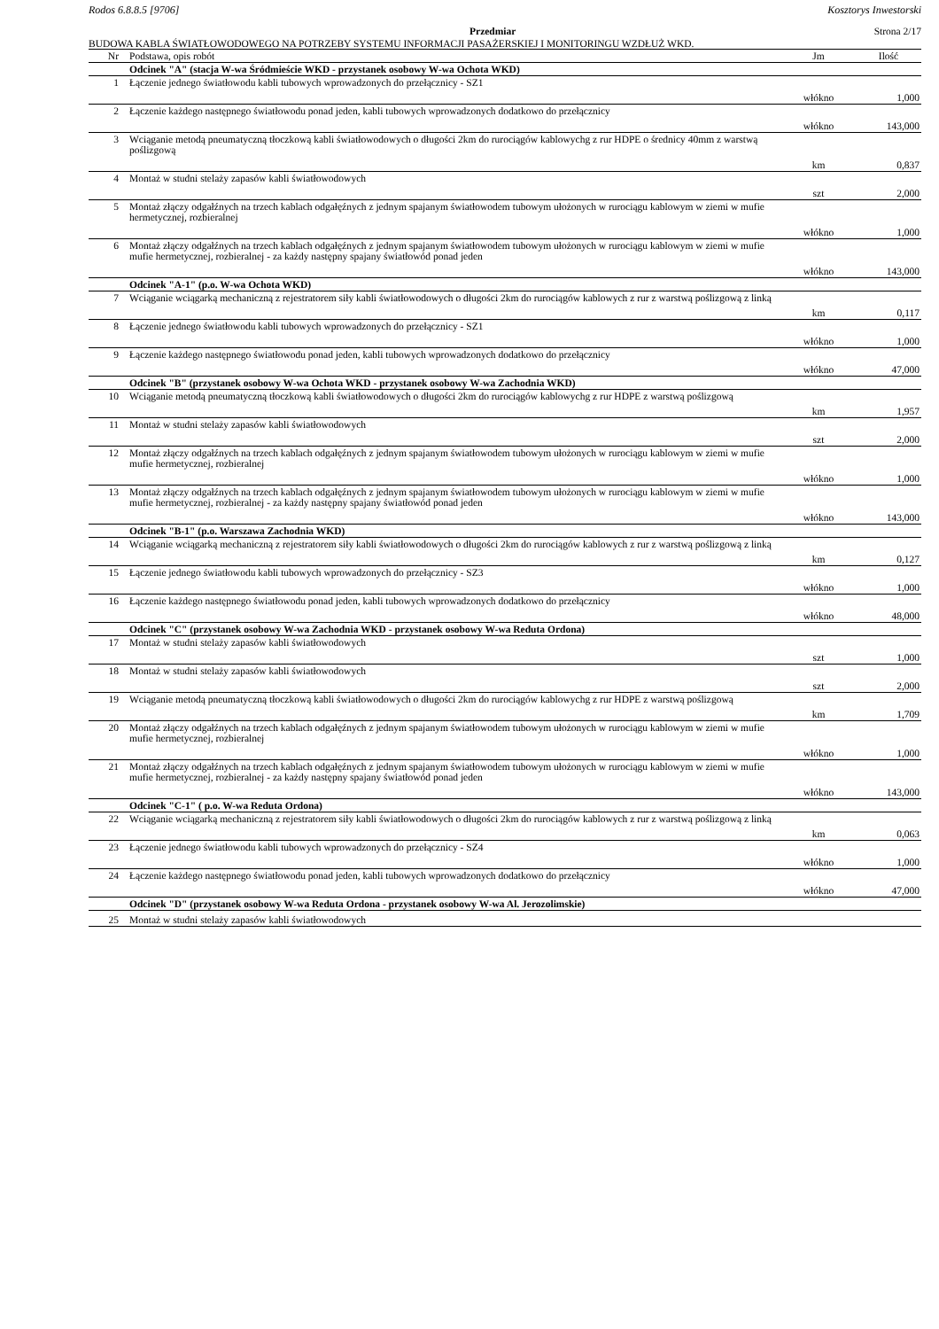Rodos 6.8.8.5 [9706] Kosztorys Inwestorski
Przedmiar Strona 2/17
BUDOWA KABLA ŚWIATŁOWODOWEGO NA POTRZEBY SYSTEMU INFORMACJI PASAŻERSKIEJ I MONITORINGU WZDŁUŻ WKD.
| Nr | Podstawa, opis robót | Jm | Ilość |
| --- | --- | --- | --- |
| | Odcinek "A" (stacja W-wa Śródmieście WKD - przystanek osobowy W-wa Ochota WKD) | | |
| 1 | Łączenie jednego światłowodu kabli tubowych wprowadzonych do przełącznicy - SZ1 | | |
| | | włókno | 1,000 |
| 2 | Łączenie każdego następnego światłowodu ponad jeden, kabli tubowych wprowadzonych dodatkowo do przełącznicy | | |
| | | włókno | 143,000 |
| 3 | Wciąganie metodą pneumatyczną tłoczkową kabli światłowodowych o długości 2km do rurociągów kablowychg z rur HDPE o średnicy 40mm z warstwą poślizgową | | |
| | | km | 0,837 |
| 4 | Montaż w studni stelaży zapasów kabli światłowodowych | | |
| | | szt | 2,000 |
| 5 | Montaż złączy odgałźnych na trzech kablach odgałęźnych z jednym spajanym światłowodem tubowym ułożonych w rurociągu kablowym w ziemi w mufie hermetycznej, rozbieralnej | | |
| | | włókno | 1,000 |
| 6 | Montaż złączy odgałźnych na trzech kablach odgałęźnych z jednym spajanym światłowodem tubowym ułożonych w rurociągu kablowym w ziemi w mufie mufie hermetycznej, rozbieralnej - za każdy następny spajany światłowód ponad jeden | | |
| | | włókno | 143,000 |
| | Odcinek "A-1" (p.o. W-wa Ochota WKD) | | |
| 7 | Wciąganie wciągarką mechaniczną z rejestratorem siły kabli światłowodowych o długości 2km do rurociągów kablowych z rur z warstwą poślizgową z linką | | |
| | | km | 0,117 |
| 8 | Łączenie jednego światłowodu kabli tubowych wprowadzonych do przełącznicy - SZ1 | | |
| | | włókno | 1,000 |
| 9 | Łączenie każdego następnego światłowodu ponad jeden, kabli tubowych wprowadzonych dodatkowo do przełącznicy | | |
| | | włókno | 47,000 |
| | Odcinek "B" (przystanek osobowy W-wa Ochota WKD - przystanek osobowy W-wa Zachodnia WKD) | | |
| 10 | Wciąganie metodą pneumatyczną tłoczkową kabli światłowodowych o długości 2km do rurociągów kablowychg z rur HDPE z warstwą poślizgową | | |
| | | km | 1,957 |
| 11 | Montaż w studni stelaży zapasów kabli światłowodowych | | |
| | | szt | 2,000 |
| 12 | Montaż złączy odgałźnych na trzech kablach odgałęźnych z jednym spajanym światłowodem tubowym ułożonych w rurociągu kablowym w ziemi w mufie mufie hermetycznej, rozbieralnej | | |
| | | włókno | 1,000 |
| 13 | Montaż złączy odgałźnych na trzech kablach odgałęźnych z jednym spajanym światłowodem tubowym ułożonych w rurociągu kablowym w ziemi w mufie mufie hermetycznej, rozbieralnej - za każdy następny spajany światłowód ponad jeden | | |
| | | włókno | 143,000 |
| | Odcinek "B-1" (p.o. Warszawa Zachodnia WKD) | | |
| 14 | Wciąganie wciągarką mechaniczną z rejestratorem siły kabli światłowodowych o długości 2km do rurociągów kablowych z rur z warstwą poślizgową z linką | | |
| | | km | 0,127 |
| 15 | Łączenie jednego światłowodu kabli tubowych wprowadzonych do przełącznicy - SZ3 | | |
| | | włókno | 1,000 |
| 16 | Łączenie każdego następnego światłowodu ponad jeden, kabli tubowych wprowadzonych dodatkowo do przełącznicy | | |
| | | włókno | 48,000 |
| | Odcinek "C" (przystanek osobowy W-wa Zachodnia WKD - przystanek osobowy W-wa Reduta Ordona) | | |
| 17 | Montaż w studni stelaży zapasów kabli światłowodowych | | |
| | | szt | 1,000 |
| 18 | Montaż w studni stelaży zapasów kabli światłowodowych | | |
| | | szt | 2,000 |
| 19 | Wciąganie metodą pneumatyczną tłoczkową kabli światłowodowych o długości 2km do rurociągów kablowychg z rur HDPE z warstwą poślizgową | | |
| | | km | 1,709 |
| 20 | Montaż złączy odgałźnych na trzech kablach odgałęźnych z jednym spajanym światłowodem tubowym ułożonych w rurociągu kablowym w ziemi w mufie mufie hermetycznej, rozbieralnej | | |
| | | włókno | 1,000 |
| 21 | Montaż złączy odgałźnych na trzech kablach odgałęźnych z jednym spajanym światłowodem tubowym ułożonych w rurociągu kablowym w ziemi w mufie mufie hermetycznej, rozbieralnej - za każdy następny spajany światłowód ponad jeden | | |
| | | włókno | 143,000 |
| | Odcinek "C-1" ( p.o. W-wa Reduta Ordona) | | |
| 22 | Wciąganie wciągarką mechaniczną z rejestratorem siły kabli światłowodowych o długości 2km do rurociągów kablowych z rur z warstwą poślizgową z linką | | |
| | | km | 0,063 |
| 23 | Łączenie jednego światłowodu kabli tubowych wprowadzonych do przełącznicy - SZ4 | | |
| | | włókno | 1,000 |
| 24 | Łączenie każdego następnego światłowodu ponad jeden, kabli tubowych wprowadzonych dodatkowo do przełącznicy | | |
| | | włókno | 47,000 |
| | Odcinek "D" (przystanek osobowy W-wa Reduta Ordona - przystanek osobowy W-wa Al. Jerozolimskie) | | |
| 25 | Montaż w studni stelaży zapasów kabli światłowodowych | | |